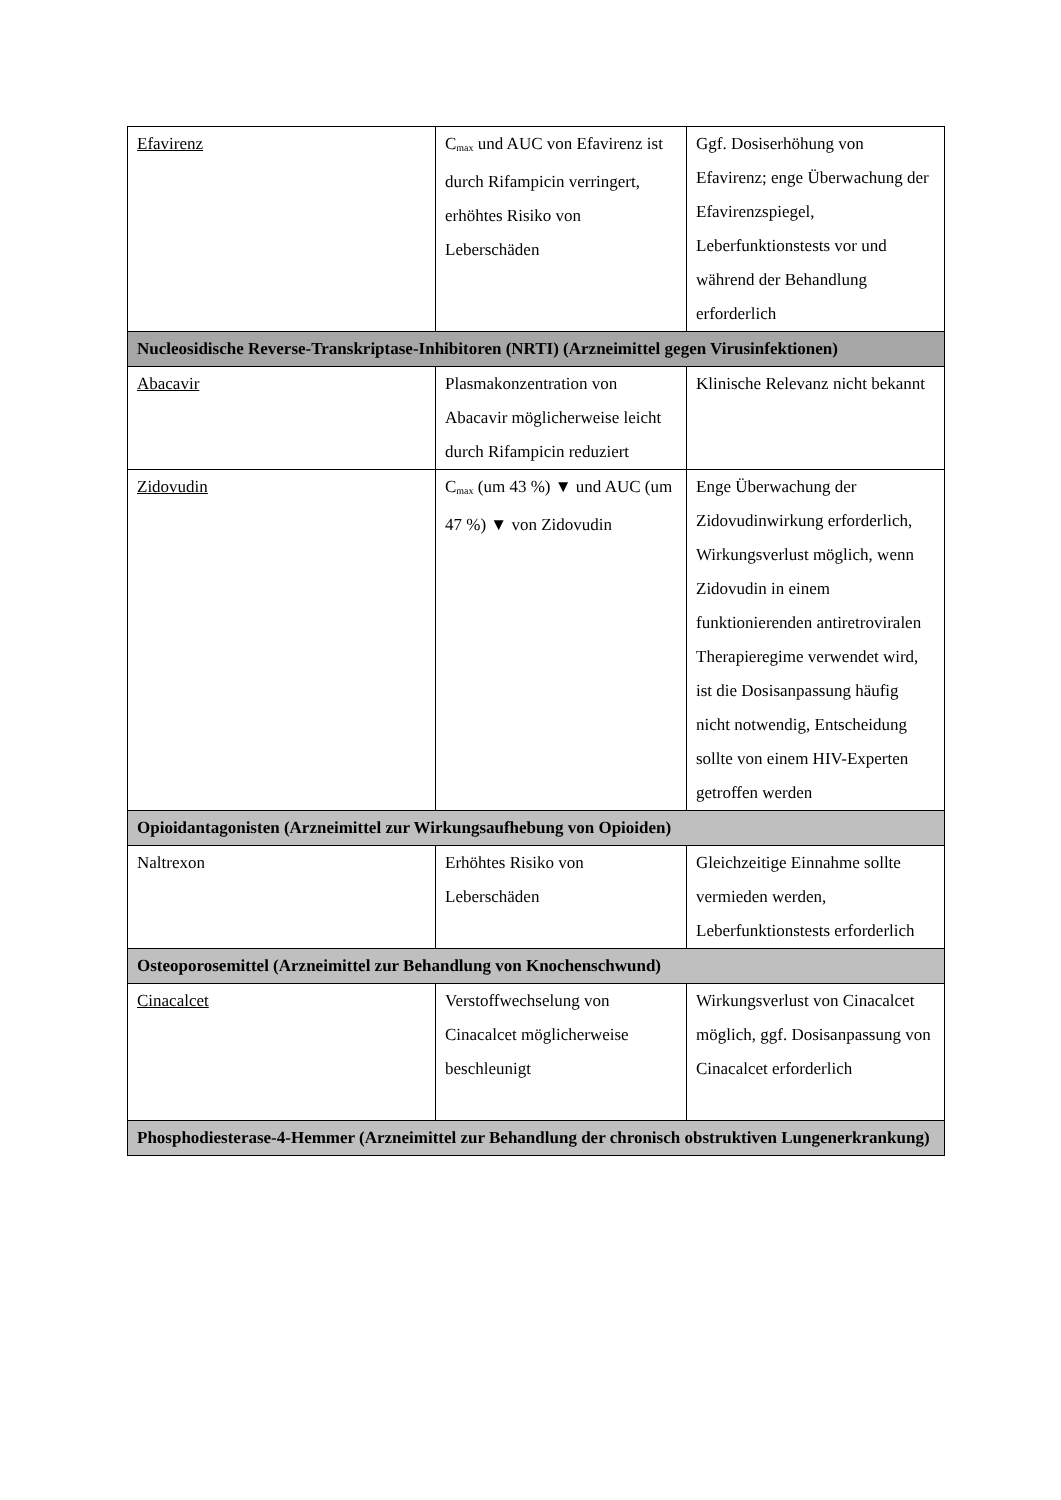| Efavirenz | C<sub>max</sub> und AUC von Efavirenz ist durch Rifampicin verringert, erhöhtes Risiko von Leberschäden | Ggf. Dosiserhöhung von Efavirenz; enge Überwachung der Efavirenzspiegel, Leberfunktionstests vor und während der Behandlung erforderlich |
| Nucleosidische Reverse-Transkriptase-Inhibitoren (NRTI) (Arzneimittel gegen Virusinfektionen) | | |
| Abacavir | Plasmakonzentration von Abacavir möglicherweise leicht durch Rifampicin reduziert | Klinische Relevanz nicht bekannt |
| Zidovudin | C<sub>max</sub> (um 43 %) ▼ und AUC (um 47 %) ▼ von Zidovudin | Enge Überwachung der Zidovudinwirkung erforderlich, Wirkungsverlust möglich, wenn Zidovudin in einem funktionierenden antiretroviralen Therapieregime verwendet wird, ist die Dosisanpassung häufig nicht notwendig, Entscheidung sollte von einem HIV-Experten getroffen werden |
| Opioidantagonisten (Arzneimittel zur Wirkungsaufhebung von Opioiden) | | |
| Naltrexon | Erhöhtes Risiko von Leberschäden | Gleichzeitige Einnahme sollte vermieden werden, Leberfunktionstests erforderlich |
| Osteoporosemittel (Arzneimittel zur Behandlung von Knochenschwund) | | |
| Cinacalcet | Verstoffwechselung von Cinacalcet möglicherweise beschleunigt | Wirkungsverlust von Cinacalcet möglich, ggf. Dosisanpassung von Cinacalcet erforderlich |
| Phosphodiesterase-4-Hemmer (Arzneimittel zur Behandlung der chronisch obstruktiven Lungenerkrankung) | | |